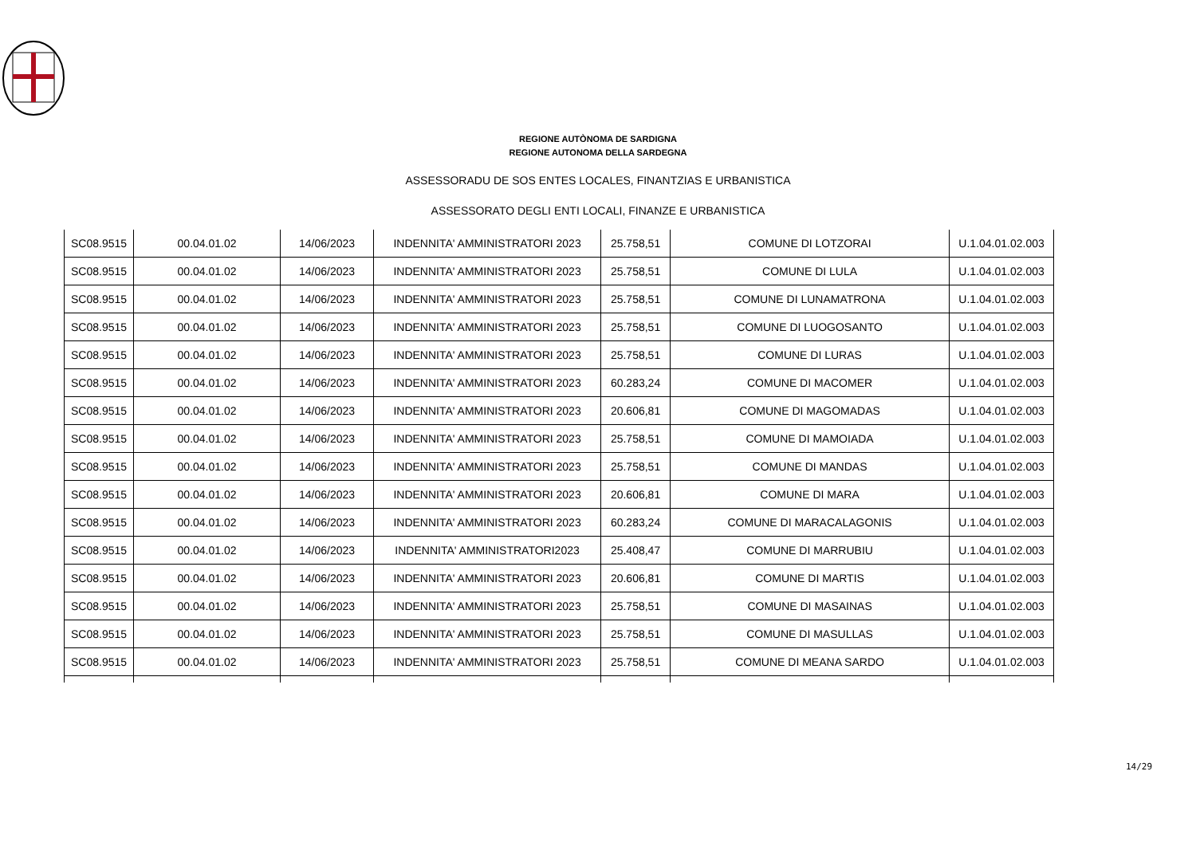REGIONE AUTÒNOMA DE SARDIGNA
REGIONE AUTONOMA DELLA SARDEGNA
ASSESSORADU DE SOS ENTES LOCALES, FINANTZIAS E URBANISTICA
ASSESSORATO DEGLI ENTI LOCALI, FINANZE E URBANISTICA
| SC08.9515 | 00.04.01.02 | 14/06/2023 | INDENNITA' AMMINISTRATORI 2023 | 25.758,51 | COMUNE DI LOTZORAI | U.1.04.01.02.003 |
| SC08.9515 | 00.04.01.02 | 14/06/2023 | INDENNITA' AMMINISTRATORI 2023 | 25.758,51 | COMUNE DI LULA | U.1.04.01.02.003 |
| SC08.9515 | 00.04.01.02 | 14/06/2023 | INDENNITA' AMMINISTRATORI 2023 | 25.758,51 | COMUNE DI LUNAMATRONA | U.1.04.01.02.003 |
| SC08.9515 | 00.04.01.02 | 14/06/2023 | INDENNITA' AMMINISTRATORI 2023 | 25.758,51 | COMUNE DI LUOGOSANTO | U.1.04.01.02.003 |
| SC08.9515 | 00.04.01.02 | 14/06/2023 | INDENNITA' AMMINISTRATORI 2023 | 25.758,51 | COMUNE DI LURAS | U.1.04.01.02.003 |
| SC08.9515 | 00.04.01.02 | 14/06/2023 | INDENNITA' AMMINISTRATORI 2023 | 60.283,24 | COMUNE DI MACOMER | U.1.04.01.02.003 |
| SC08.9515 | 00.04.01.02 | 14/06/2023 | INDENNITA' AMMINISTRATORI 2023 | 20.606,81 | COMUNE DI MAGOMADAS | U.1.04.01.02.003 |
| SC08.9515 | 00.04.01.02 | 14/06/2023 | INDENNITA' AMMINISTRATORI 2023 | 25.758,51 | COMUNE DI MAMOIADA | U.1.04.01.02.003 |
| SC08.9515 | 00.04.01.02 | 14/06/2023 | INDENNITA' AMMINISTRATORI 2023 | 25.758,51 | COMUNE DI MANDAS | U.1.04.01.02.003 |
| SC08.9515 | 00.04.01.02 | 14/06/2023 | INDENNITA' AMMINISTRATORI 2023 | 20.606,81 | COMUNE DI MARA | U.1.04.01.02.003 |
| SC08.9515 | 00.04.01.02 | 14/06/2023 | INDENNITA' AMMINISTRATORI 2023 | 60.283,24 | COMUNE DI MARACALAGONIS | U.1.04.01.02.003 |
| SC08.9515 | 00.04.01.02 | 14/06/2023 | INDENNITA' AMMINISTRATORI2023 | 25.408,47 | COMUNE DI MARRUBIU | U.1.04.01.02.003 |
| SC08.9515 | 00.04.01.02 | 14/06/2023 | INDENNITA' AMMINISTRATORI 2023 | 20.606,81 | COMUNE DI MARTIS | U.1.04.01.02.003 |
| SC08.9515 | 00.04.01.02 | 14/06/2023 | INDENNITA' AMMINISTRATORI 2023 | 25.758,51 | COMUNE DI MASAINAS | U.1.04.01.02.003 |
| SC08.9515 | 00.04.01.02 | 14/06/2023 | INDENNITA' AMMINISTRATORI 2023 | 25.758,51 | COMUNE DI MASULLAS | U.1.04.01.02.003 |
| SC08.9515 | 00.04.01.02 | 14/06/2023 | INDENNITA' AMMINISTRATORI 2023 | 25.758,51 | COMUNE DI MEANA SARDO | U.1.04.01.02.003 |
14/29